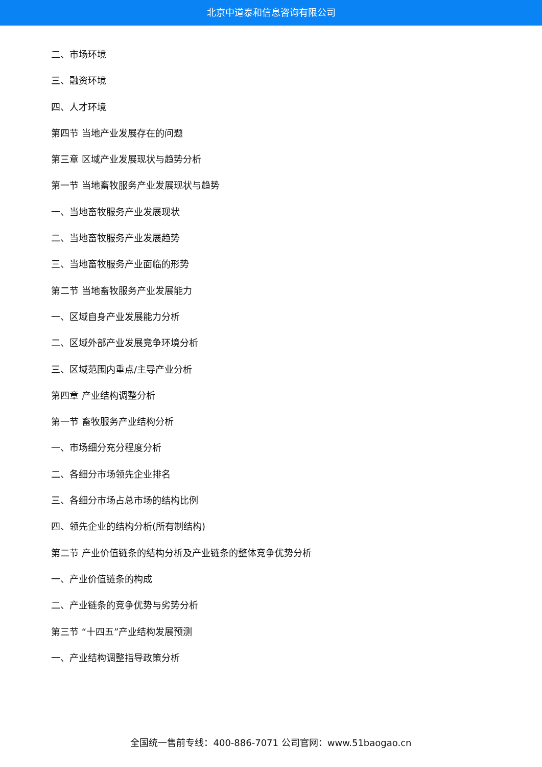北京中道泰和信息咨询有限公司
二、市场环境
三、融资环境
四、人才环境
第四节 当地产业发展存在的问题
第三章 区域产业发展现状与趋势分析
第一节 当地畜牧服务产业发展现状与趋势
一、当地畜牧服务产业发展现状
二、当地畜牧服务产业发展趋势
三、当地畜牧服务产业面临的形势
第二节 当地畜牧服务产业发展能力
一、区域自身产业发展能力分析
二、区域外部产业发展竞争环境分析
三、区域范围内重点/主导产业分析
第四章 产业结构调整分析
第一节 畜牧服务产业结构分析
一、市场细分充分程度分析
二、各细分市场领先企业排名
三、各细分市场占总市场的结构比例
四、领先企业的结构分析(所有制结构)
第二节 产业价值链条的结构分析及产业链条的整体竞争优势分析
一、产业价值链条的构成
二、产业链条的竞争优势与劣势分析
第三节 “十四五”产业结构发展预测
一、产业结构调整指导政策分析
全国统一售前专线：400-886-7071 公司官网：www.51baogao.cn